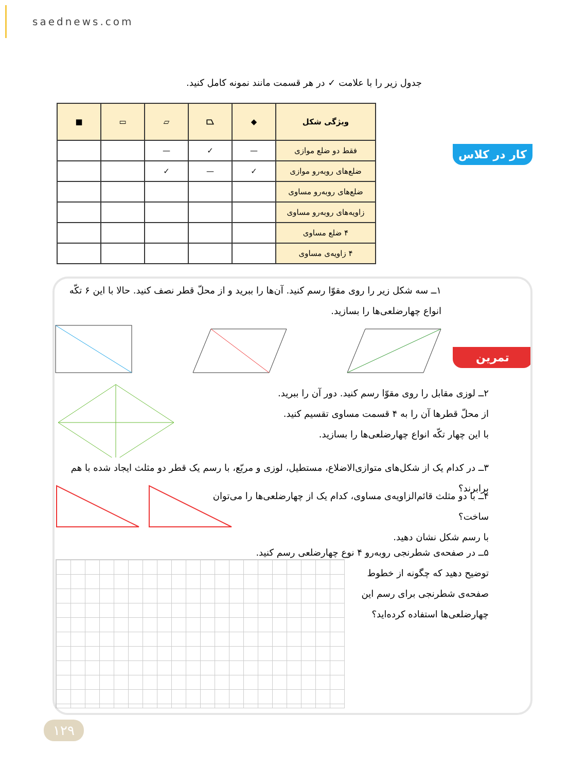saednews.com
جدول زیر را با علامت ✓ در هر قسمت مانند نمونه کامل کنید.
| ویژگی شکل | ◆ | ⏢ | ▱ | ▭ | ■ |
| --- | --- | --- | --- | --- | --- |
| فقط دو ضلع موازی | — | ✓ | — | | |
| ضلع‌های روبه‌رو موازی | ✓ | — | ✓ | | |
| ضلع‌های روبه‌رو مساوی | | | | | |
| زاویه‌های روبه‌رو مساوی | | | | | |
| ۴ ضلع مساوی | | | | | |
| ۴ زاویه‌ی مساوی | | | | | |
کار در کلاس
تمرین
۱ــ سه شکل زیر را روی مقوّا رسم کنید. آن‌ها را ببرید و از محلّ قطر نصف کنید. حالا با این ۶ تکّه انواع چهارضلعی‌ها را بسازید.
۲ــ لوزی مقابل را روی مقوّا رسم کنید. دور آن را ببرید.
از محلّ قطرها آن را به ۴ قسمت مساوی تقسیم کنید.
با این چهار تکّه انواع چهارضلعی‌ها را بسازید.
۳ــ در کدام یک از شکل‌های متوازی‌الاضلاع، مستطیل، لوزی و مربّع، با رسم یک قطر دو مثلث ایجاد شده با هم برابرند؟
۴ــ با دو مثلث قائم‌الزاویه‌ی مساوی، کدام یک از چهارضلعی‌ها را می‌توان ساخت؟
با رسم شکل نشان دهید.
۵ــ در صفحه‌ی شطرنجی روبه‌رو ۴ نوع چهارضلعی رسم کنید.
توضیح دهید که چگونه از خطوط
صفحه‌ی شطرنجی برای رسم این
چهارضلعی‌ها استفاده کرده‌اید؟
۱۲۹